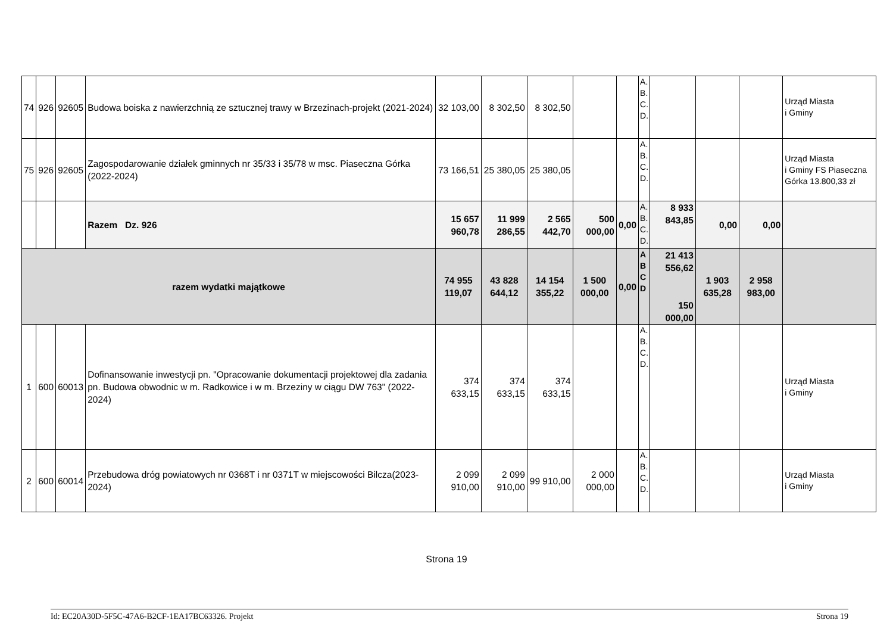| 74 | 926 | 92605 | Budowa boiska z nawierzchnią ze sztucznej trawy w Brzezinach-projekt (2021-2024) | 32 103,00 | 8 302,50 | 8 302,50 | | | A. B. C. D. | | | | Urząd Miasta i Gminy |
| 75 | 926 | 92605 | Zagospodarowanie działek gminnych nr 35/33 i 35/78 w msc. Piaseczna Górka (2022-2024) | 73 166,51 | 25 380,05 | 25 380,05 | | | A. B. C. D. | | | | Urząd Miasta i Gminy FS Piaseczna Górka 13.800,33 zł |
| | | | Razem Dz. 926 | 15 657 960,78 | 11 999 286,55 | 2 565 442,70 | 500 000,00 | 0,00 | A. B. C. D. | 8 933 843,85 | 0,00 | 0,00 | |
| razem wydatki majątkowe | | | | 74 955 119,07 | 43 828 644,12 | 14 154 355,22 | 1 500 000,00 | 0,00 | A B C D | 21 413 556,62 150 000,00 | 1 903 635,28 | 2 958 983,00 | |
| 1 | 600 | 60013 | Dofinansowanie inwestycji pn. "Opracowanie dokumentacji projektowej dla zadania pn. Budowa obwodnic w m. Radkowice i w m. Brzeziny w ciągu DW 763" (2022-2024) | 374 633,15 | 374 633,15 | 374 633,15 | | | A. B. C. D. | | | | Urząd Miasta i Gminy |
| 2 | 600 | 60014 | Przebudowa dróg powiatowych nr 0368T i nr 0371T w miejscowości Bilcza(2023-2024) | 2 099 910,00 | 2 099 910,00 | 99 910,00 | 2 000 000,00 | | A. B. C. D. | | | | Urząd Miasta i Gminy |
Strona 19
Id: EC20A30D-5F5C-47A6-B2CF-1EA17BC63326. Projekt Strona 19